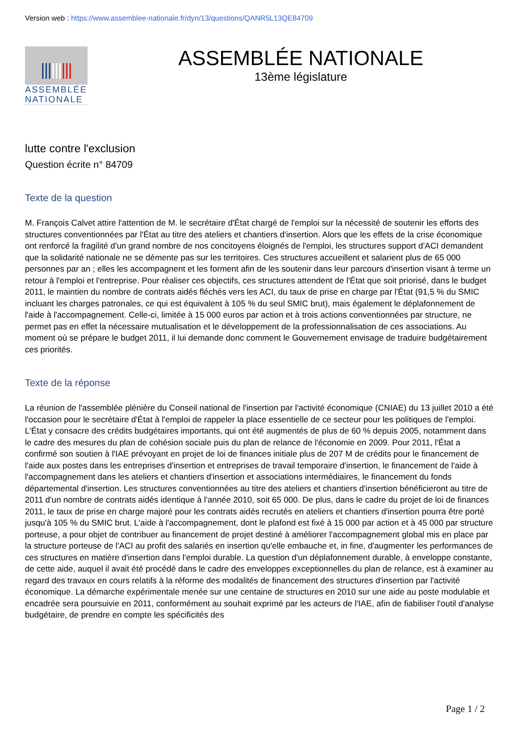Version web : https://www.assemblee-nationale.fr/dyn/13/questions/QANR5L13QE84709
ASSEMBLÉE NATIONALE
ASSEMBLÉE NATIONALE
13ème législature
lutte contre l'exclusion
Question écrite n° 84709
Texte de la question
M. François Calvet attire l'attention de M. le secrétaire d'État chargé de l'emploi sur la nécessité de soutenir les efforts des structures conventionnées par l'État au titre des ateliers et chantiers d'insertion. Alors que les effets de la crise économique ont renforcé la fragilité d'un grand nombre de nos concitoyens éloignés de l'emploi, les structures support d'ACI demandent que la solidarité nationale ne se démente pas sur les territoires. Ces structures accueillent et salarient plus de 65 000 personnes par an ; elles les accompagnent et les forment afin de les soutenir dans leur parcours d'insertion visant à terme un retour à l'emploi et l'entreprise. Pour réaliser ces objectifs, ces structures attendent de l'État que soit priorisé, dans le budget 2011, le maintien du nombre de contrats aidés fléchés vers les ACI, du taux de prise en charge par l'État (91,5 % du SMIC incluant les charges patronales, ce qui est équivalent à 105 % du seul SMIC brut), mais également le déplafonnement de l'aide à l'accompagnement. Celle-ci, limitée à 15 000 euros par action et à trois actions conventionnées par structure, ne permet pas en effet la nécessaire mutualisation et le développement de la professionnalisation de ces associations. Au moment où se prépare le budget 2011, il lui demande donc comment le Gouvernement envisage de traduire budgétairement ces priorités.
Texte de la réponse
La réunion de l'assemblée plénière du Conseil national de l'insertion par l'activité économique (CNIAE) du 13 juillet 2010 a été l'occasion pour le secrétaire d'État à l'emploi de rappeler la place essentielle de ce secteur pour les politiques de l'emploi. L'État y consacre des crédits budgétaires importants, qui ont été augmentés de plus de 60 % depuis 2005, notamment dans le cadre des mesures du plan de cohésion sociale puis du plan de relance de l'économie en 2009. Pour 2011, l'État a confirmé son soutien à l'IAE prévoyant en projet de loi de finances initiale plus de 207 M de crédits pour le financement de l'aide aux postes dans les entreprises d'insertion et entreprises de travail temporaire d'insertion, le financement de l'aide à l'accompagnement dans les ateliers et chantiers d'insertion et associations intermédiaires, le financement du fonds départemental d'insertion. Les structures conventionnées au titre des ateliers et chantiers d'insertion bénéficieront au titre de 2011 d'un nombre de contrats aidés identique à l'année 2010, soit 65 000. De plus, dans le cadre du projet de loi de finances 2011, le taux de prise en charge majoré pour les contrats aidés recrutés en ateliers et chantiers d'insertion pourra être porté jusqu'à 105 % du SMIC brut. L'aide à l'accompagnement, dont le plafond est fixé à 15 000 par action et à 45 000 par structure porteuse, a pour objet de contribuer au financement de projet destiné à améliorer l'accompagnement global mis en place par la structure porteuse de l'ACI au profit des salariés en insertion qu'elle embauche et, in fine, d'augmenter les performances de ces structures en matière d'insertion dans l'emploi durable. La question d'un déplafonnement durable, à enveloppe constante, de cette aide, auquel il avait été procédé dans le cadre des enveloppes exceptionnelles du plan de relance, est à examiner au regard des travaux en cours relatifs à la réforme des modalités de financement des structures d'insertion par l'activité économique. La démarche expérimentale menée sur une centaine de structures en 2010 sur une aide au poste modulable et encadrée sera poursuivie en 2011, conformément au souhait exprimé par les acteurs de l'IAE, afin de fiabiliser l'outil d'analyse budgétaire, de prendre en compte les spécificités des
Page 1 / 2